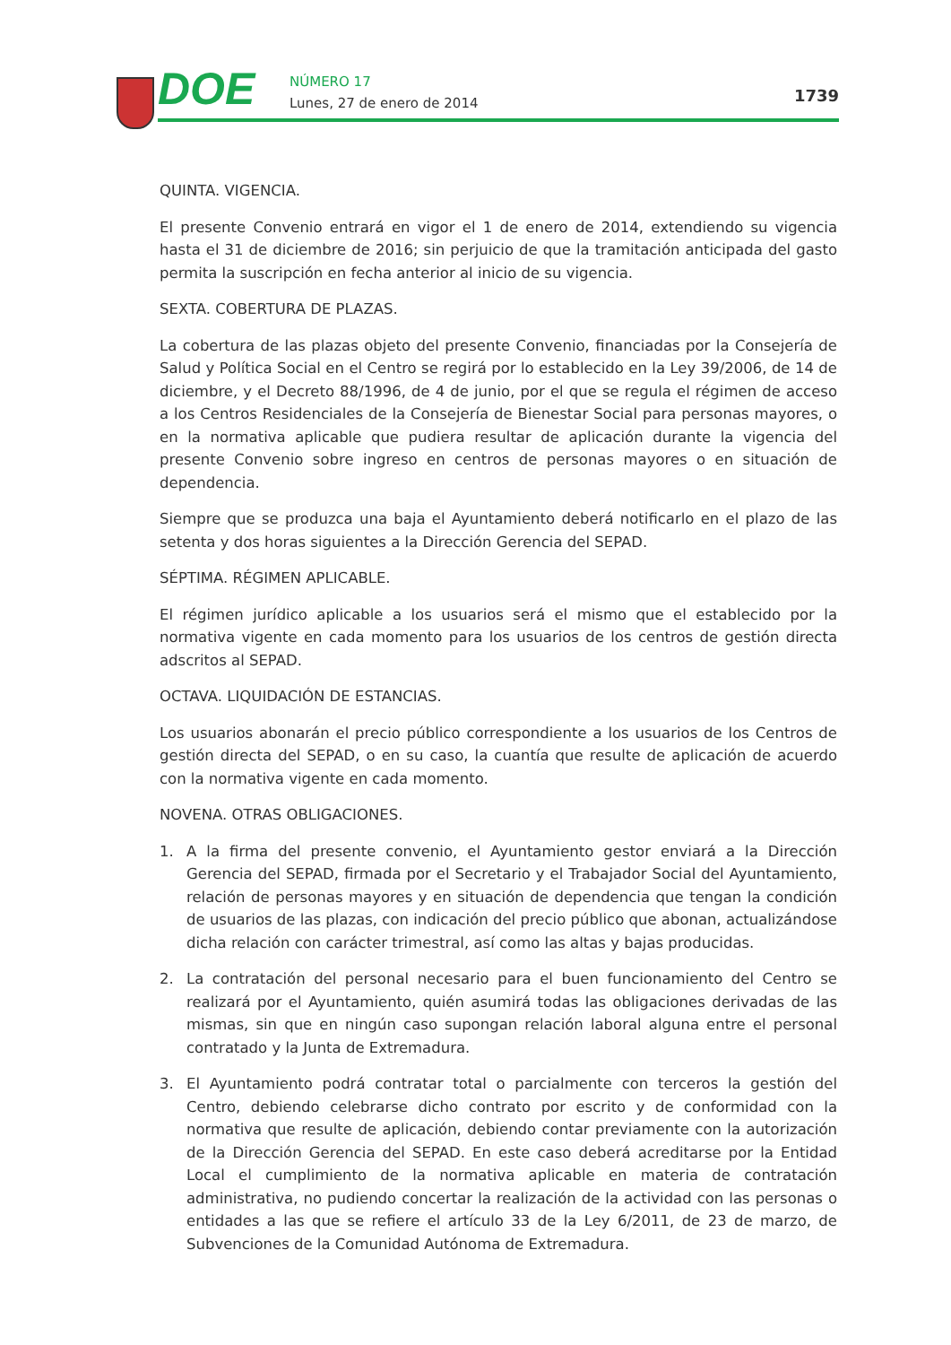DOE NÚMERO 17
Lunes, 27 de enero de 2014 1739
QUINTA. VIGENCIA.
El presente Convenio entrará en vigor el 1 de enero de 2014, extendiendo su vigencia hasta el 31 de diciembre de 2016; sin perjuicio de que la tramitación anticipada del gasto permita la suscripción en fecha anterior al inicio de su vigencia.
SEXTA. COBERTURA DE PLAZAS.
La cobertura de las plazas objeto del presente Convenio, financiadas por la Consejería de Salud y Política Social en el Centro se regirá por lo establecido en la Ley 39/2006, de 14 de diciembre, y el Decreto 88/1996, de 4 de junio, por el que se regula el régimen de acceso a los Centros Residenciales de la Consejería de Bienestar Social para personas mayores, o en la normativa aplicable que pudiera resultar de aplicación durante la vigencia del presente Convenio sobre ingreso en centros de personas mayores o en situación de dependencia.
Siempre que se produzca una baja el Ayuntamiento deberá notificarlo en el plazo de las setenta y dos horas siguientes a la Dirección Gerencia del SEPAD.
SÉPTIMA. RÉGIMEN APLICABLE.
El régimen jurídico aplicable a los usuarios será el mismo que el establecido por la normativa vigente en cada momento para los usuarios de los centros de gestión directa adscritos al SEPAD.
OCTAVA. LIQUIDACIÓN DE ESTANCIAS.
Los usuarios abonarán el precio público correspondiente a los usuarios de los Centros de gestión directa del SEPAD, o en su caso, la cuantía que resulte de aplicación de acuerdo con la normativa vigente en cada momento.
NOVENA. OTRAS OBLIGACIONES.
1. A la firma del presente convenio, el Ayuntamiento gestor enviará a la Dirección Gerencia del SEPAD, firmada por el Secretario y el Trabajador Social del Ayuntamiento, relación de personas mayores y en situación de dependencia que tengan la condición de usuarios de las plazas, con indicación del precio público que abonan, actualizándose dicha relación con carácter trimestral, así como las altas y bajas producidas.
2. La contratación del personal necesario para el buen funcionamiento del Centro se realizará por el Ayuntamiento, quién asumirá todas las obligaciones derivadas de las mismas, sin que en ningún caso supongan relación laboral alguna entre el personal contratado y la Junta de Extremadura.
3. El Ayuntamiento podrá contratar total o parcialmente con terceros la gestión del Centro, debiendo celebrarse dicho contrato por escrito y de conformidad con la normativa que resulte de aplicación, debiendo contar previamente con la autorización de la Dirección Gerencia del SEPAD. En este caso deberá acreditarse por la Entidad Local el cumplimiento de la normativa aplicable en materia de contratación administrativa, no pudiendo concertar la realización de la actividad con las personas o entidades a las que se refiere el artículo 33 de la Ley 6/2011, de 23 de marzo, de Subvenciones de la Comunidad Autónoma de Extremadura.